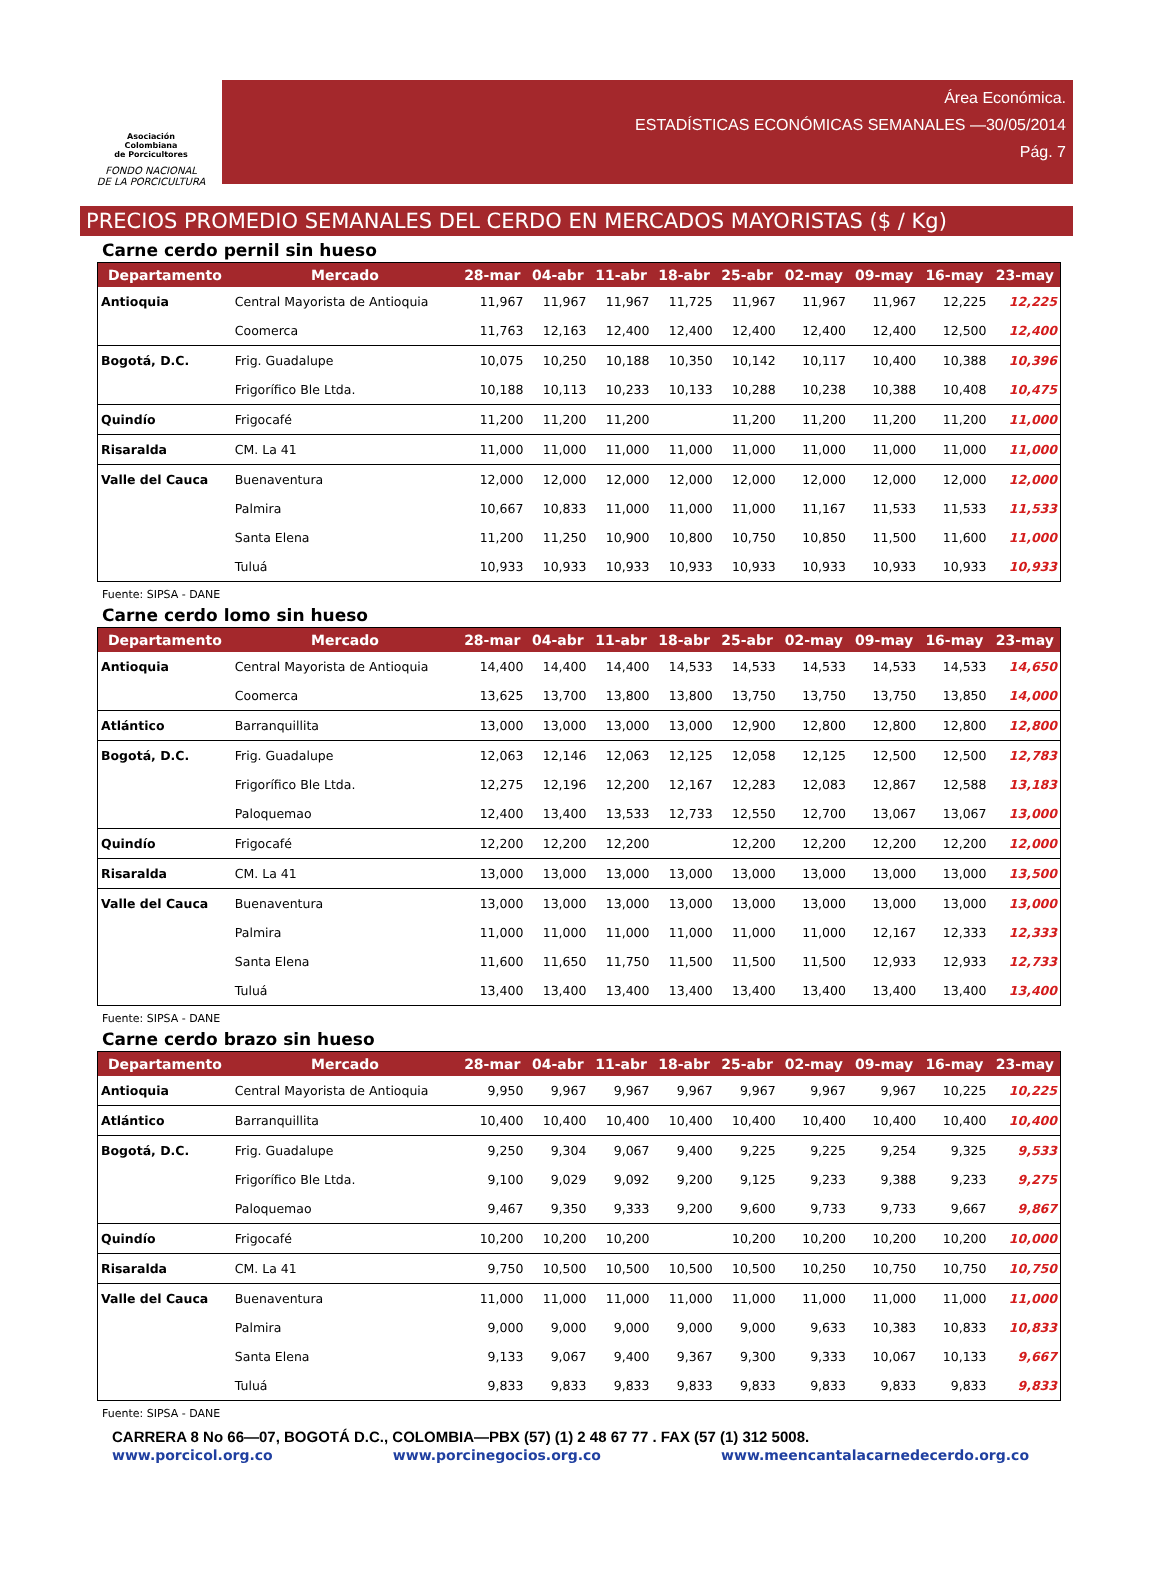Asociación
Colombiana
de Porcicultores
FONDO NACIONAL
DE LA PORCICULTURA
Área Económica.
ESTADÍSTICAS ECONÓMICAS SEMANALES —30/05/2014
Pág. 7
PRECIOS PROMEDIO SEMANALES DEL CERDO EN MERCADOS MAYORISTAS ($ / Kg)
Carne cerdo pernil sin hueso
| Departamento | Mercado | 28-mar | 04-abr | 11-abr | 18-abr | 25-abr | 02-may | 09-may | 16-may | 23-may |
| --- | --- | --- | --- | --- | --- | --- | --- | --- | --- | --- |
| Antioquia | Central Mayorista de Antioquia | 11,967 | 11,967 | 11,967 | 11,725 | 11,967 | 11,967 | 11,967 | 12,225 | 12,225 |
| | Coomerca | 11,763 | 12,163 | 12,400 | 12,400 | 12,400 | 12,400 | 12,400 | 12,500 | 12,400 |
| Bogotá, D.C. | Frig. Guadalupe | 10,075 | 10,250 | 10,188 | 10,350 | 10,142 | 10,117 | 10,400 | 10,388 | 10,396 |
| | Frigorífico Ble Ltda. | 10,188 | 10,113 | 10,233 | 10,133 | 10,288 | 10,238 | 10,388 | 10,408 | 10,475 |
| Quindío | Frigocafé | 11,200 | 11,200 | 11,200 | | 11,200 | 11,200 | 11,200 | 11,200 | 11,000 |
| Risaralda | CM. La 41 | 11,000 | 11,000 | 11,000 | 11,000 | 11,000 | 11,000 | 11,000 | 11,000 | 11,000 |
| Valle del Cauca | Buenaventura | 12,000 | 12,000 | 12,000 | 12,000 | 12,000 | 12,000 | 12,000 | 12,000 | 12,000 |
| | Palmira | 10,667 | 10,833 | 11,000 | 11,000 | 11,000 | 11,167 | 11,533 | 11,533 | 11,533 |
| | Santa Elena | 11,200 | 11,250 | 10,900 | 10,800 | 10,750 | 10,850 | 11,500 | 11,600 | 11,000 |
| | Tuluá | 10,933 | 10,933 | 10,933 | 10,933 | 10,933 | 10,933 | 10,933 | 10,933 | 10,933 |
Fuente: SIPSA - DANE
Carne cerdo lomo sin hueso
| Departamento | Mercado | 28-mar | 04-abr | 11-abr | 18-abr | 25-abr | 02-may | 09-may | 16-may | 23-may |
| --- | --- | --- | --- | --- | --- | --- | --- | --- | --- | --- |
| Antioquia | Central Mayorista de Antioquia | 14,400 | 14,400 | 14,400 | 14,533 | 14,533 | 14,533 | 14,533 | 14,533 | 14,650 |
| | Coomerca | 13,625 | 13,700 | 13,800 | 13,800 | 13,750 | 13,750 | 13,750 | 13,850 | 14,000 |
| Atlántico | Barranquillita | 13,000 | 13,000 | 13,000 | 13,000 | 12,900 | 12,800 | 12,800 | 12,800 | 12,800 |
| Bogotá, D.C. | Frig. Guadalupe | 12,063 | 12,146 | 12,063 | 12,125 | 12,058 | 12,125 | 12,500 | 12,500 | 12,783 |
| | Frigorífico Ble Ltda. | 12,275 | 12,196 | 12,200 | 12,167 | 12,283 | 12,083 | 12,867 | 12,588 | 13,183 |
| | Paloquemao | 12,400 | 13,400 | 13,533 | 12,733 | 12,550 | 12,700 | 13,067 | 13,067 | 13,000 |
| Quindío | Frigocafé | 12,200 | 12,200 | 12,200 | | 12,200 | 12,200 | 12,200 | 12,200 | 12,000 |
| Risaralda | CM. La 41 | 13,000 | 13,000 | 13,000 | 13,000 | 13,000 | 13,000 | 13,000 | 13,000 | 13,500 |
| Valle del Cauca | Buenaventura | 13,000 | 13,000 | 13,000 | 13,000 | 13,000 | 13,000 | 13,000 | 13,000 | 13,000 |
| | Palmira | 11,000 | 11,000 | 11,000 | 11,000 | 11,000 | 11,000 | 12,167 | 12,333 | 12,333 |
| | Santa Elena | 11,600 | 11,650 | 11,750 | 11,500 | 11,500 | 11,500 | 12,933 | 12,933 | 12,733 |
| | Tuluá | 13,400 | 13,400 | 13,400 | 13,400 | 13,400 | 13,400 | 13,400 | 13,400 | 13,400 |
Fuente: SIPSA - DANE
Carne cerdo brazo sin hueso
| Departamento | Mercado | 28-mar | 04-abr | 11-abr | 18-abr | 25-abr | 02-may | 09-may | 16-may | 23-may |
| --- | --- | --- | --- | --- | --- | --- | --- | --- | --- | --- |
| Antioquia | Central Mayorista de Antioquia | 9,950 | 9,967 | 9,967 | 9,967 | 9,967 | 9,967 | 9,967 | 10,225 | 10,225 |
| Atlántico | Barranquillita | 10,400 | 10,400 | 10,400 | 10,400 | 10,400 | 10,400 | 10,400 | 10,400 | 10,400 |
| Bogotá, D.C. | Frig. Guadalupe | 9,250 | 9,304 | 9,067 | 9,400 | 9,225 | 9,225 | 9,254 | 9,325 | 9,533 |
| | Frigorífico Ble Ltda. | 9,100 | 9,029 | 9,092 | 9,200 | 9,125 | 9,233 | 9,388 | 9,233 | 9,275 |
| | Paloquemao | 9,467 | 9,350 | 9,333 | 9,200 | 9,600 | 9,733 | 9,733 | 9,667 | 9,867 |
| Quindío | Frigocafé | 10,200 | 10,200 | 10,200 | | 10,200 | 10,200 | 10,200 | 10,200 | 10,000 |
| Risaralda | CM. La 41 | 9,750 | 10,500 | 10,500 | 10,500 | 10,500 | 10,250 | 10,750 | 10,750 | 10,750 |
| Valle del Cauca | Buenaventura | 11,000 | 11,000 | 11,000 | 11,000 | 11,000 | 11,000 | 11,000 | 11,000 | 11,000 |
| | Palmira | 9,000 | 9,000 | 9,000 | 9,000 | 9,000 | 9,633 | 10,383 | 10,833 | 10,833 |
| | Santa Elena | 9,133 | 9,067 | 9,400 | 9,367 | 9,300 | 9,333 | 10,067 | 10,133 | 9,667 |
| | Tuluá | 9,833 | 9,833 | 9,833 | 9,833 | 9,833 | 9,833 | 9,833 | 9,833 | 9,833 |
Fuente: SIPSA - DANE
CARRERA 8 No 66—07, BOGOTÁ D.C., COLOMBIA—PBX (57) (1) 2 48 67 77 . FAX (57 (1) 312 5008.
www.porcicol.org.co www.porcinegocios.org.co www.meencantalacarnedecerdo.org.co